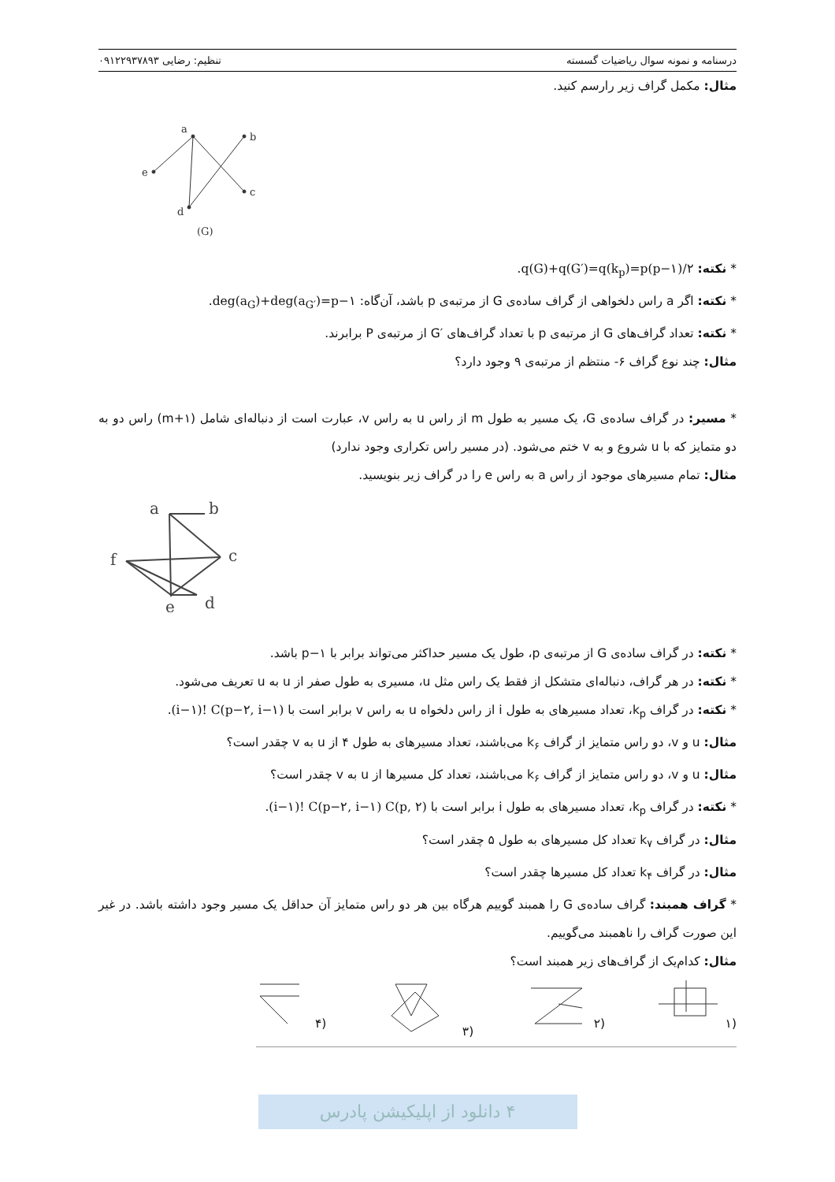درسنامه و نمونه سوال ریاضیات گسسته تنظیم: رضایی ۰۹۱۲۲۹۳۷۸۹۳
مثال: مکمل گراف زیر رارسم کنید.
a
b
e
c
d
(G)
* نکته: q(G)+q(G′)=q(k<sub>p</sub>)=p(p−۱)/۲.
* نکته: اگر a راس دلخواهی از گراف ساده‌ی G از مرتبه‌ی p باشد، آن‌گاه: deg(a<sub>G</sub>)+deg(a<sub>G′</sub>)=p−۱.
* نکته: تعداد گراف‌های G از مرتبه‌ی p با تعداد گراف‌های ′G از مرتبه‌ی P برابرند.
مثال: چند نوع گراف ۶- منتظم از مرتبه‌ی ۹ وجود دارد؟
* مسیر: در گراف ساده‌ی G، یک مسیر به طول m از راس u به راس v، عبارت است از دنباله‌ای شامل (m+۱) راس دو به دو متمایز که با u شروع و به v ختم می‌شود. (در مسیر راس تکراری وجود ندارد)
مثال: تمام مسیرهای موجود از راس a به راس e را در گراف زیر بنویسید.
a
b
c
f
e
d
* نکته: در گراف ساده‌ی G از مرتبه‌ی p، طول یک مسیر حداکثر می‌تواند برابر با p−۱ باشد.
* نکته: در هر گراف، دنباله‌ای متشکل از فقط یک راس مثل u، مسیری به طول صفر از u به u تعریف می‌شود.
* نکته: در گراف k<sub>p</sub>، تعداد مسیرهای به طول i از راس دلخواه u به راس v برابر است با (i−۱)! C(p−۲, i−۱).
مثال: u و v، دو راس متمایز از گراف k<sub>۶</sub> می‌باشند، تعداد مسیرهای به طول ۴ از u به v چقدر است؟
مثال: u و v، دو راس متمایز از گراف k<sub>۶</sub> می‌باشند، تعداد کل مسیرها از u به v چقدر است؟
* نکته: در گراف k<sub>p</sub>، تعداد مسیرهای به طول i برابر است با (i−۱)! C(p−۲, i−۱) C(p, ۲).
مثال: در گراف k<sub>۷</sub> تعداد کل مسیرهای به طول ۵ چقدر است؟
مثال: در گراف k<sub>۴</sub> تعداد کل مسیرها چقدر است؟
* گراف همبند: گراف ساده‌ی G را همبند گوییم هرگاه بین هر دو راس متمایز آن حداقل یک مسیر وجود داشته باشد. در غیر این صورت گراف را ناهمبند می‌گوییم.
مثال: کدام‌یک از گراف‌های زیر همبند است؟
(۱ (۲ (۳ (۴
۴ دانلود از اپلیکیشن پادرس